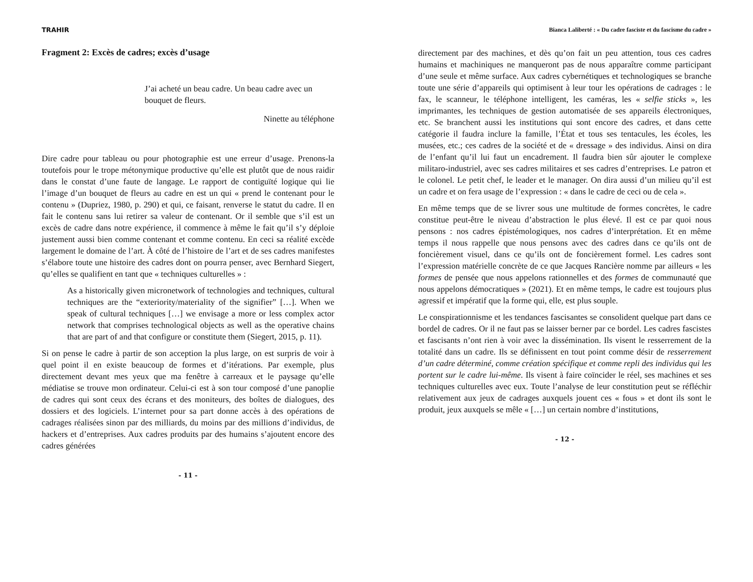TRAHIR
Fragment 2: Excès de cadres; excès d’usage
J’ai acheté un beau cadre. Un beau cadre avec un bouquet de fleurs.
Ninette au téléphone
Dire cadre pour tableau ou pour photographie est une erreur d’usage. Prenons-la toutefois pour le trope métonymique productive qu’elle est plutôt que de nous raidir dans le constat d’une faute de langage. Le rapport de contiguïté logique qui lie l’image d’un bouquet de fleurs au cadre en est un qui « prend le contenant pour le contenu » (Dupriez, 1980, p. 290) et qui, ce faisant, renverse le statut du cadre. Il en fait le contenu sans lui retirer sa valeur de contenant. Or il semble que s’il est un excès de cadre dans notre expérience, il commence à même le fait qu’il s’y déploie justement aussi bien comme contenant et comme contenu. En ceci sa réalité excède largement le domaine de l’art. À côté de l’histoire de l’art et de ses cadres manifestes s’élabore toute une histoire des cadres dont on pourra penser, avec Bernhard Siegert, qu’elles se qualifient en tant que « techniques culturelles » :
As a historically given micronetwork of technologies and techniques, cultural techniques are the “exteriority/materiality of the signifier” […]. When we speak of cultural techniques […] we envisage a more or less complex actor network that comprises technological objects as well as the operative chains that are part of and that configure or constitute them (Siegert, 2015, p. 11).
Si on pense le cadre à partir de son acception la plus large, on est surpris de voir à quel point il en existe beaucoup de formes et d’itérations. Par exemple, plus directement devant mes yeux que ma fenêtre à carreaux et le paysage qu’elle médiatise se trouve mon ordinateur. Celui-ci est à son tour composé d’une panoplie de cadres qui sont ceux des écrans et des moniteurs, des boîtes de dialogues, des dossiers et des logiciels. L’internet pour sa part donne accès à des opérations de cadrages réalisées sinon par des milliards, du moins par des millions d’individus, de hackers et d’entreprises. Aux cadres produits par des humains s’ajoutent encore des cadres générées
- 11 -
Bianca Laliberté : « Du cadre fasciste et du fascisme du cadre »
directement par des machines, et dès qu’on fait un peu attention, tous ces cadres humains et machiniques ne manqueront pas de nous apparaître comme participant d’une seule et même surface. Aux cadres cybernétiques et technologiques se branche toute une série d’appareils qui optimisent à leur tour les opérations de cadrages : le fax, le scanneur, le téléphone intelligent, les caméras, les « selfie sticks », les imprimantes, les techniques de gestion automatisée de ses appareils électroniques, etc. Se branchent aussi les institutions qui sont encore des cadres, et dans cette catégorie il faudra inclure la famille, l’État et tous ses tentacules, les écoles, les musées, etc.; ces cadres de la société et de « dressage » des individus. Ainsi on dira de l’enfant qu’il lui faut un encadrement. Il faudra bien sûr ajouter le complexe militaro-industriel, avec ses cadres militaires et ses cadres d’entreprises. Le patron et le colonel. Le petit chef, le leader et le manager. On dira aussi d’un milieu qu’il est un cadre et on fera usage de l’expression : « dans le cadre de ceci ou de cela ».
En même temps que de se livrer sous une multitude de formes concrètes, le cadre constitue peut-être le niveau d’abstraction le plus élevé. Il est ce par quoi nous pensons : nos cadres épistémologiques, nos cadres d’interprétation. Et en même temps il nous rappelle que nous pensons avec des cadres dans ce qu’ils ont de foncièrement visuel, dans ce qu’ils ont de foncièrement formel. Les cadres sont l’expression matérielle concrète de ce que Jacques Rancière nomme par ailleurs « les formes de pensée que nous appelons rationnelles et des formes de communauté que nous appelons démocratiques » (2021). Et en même temps, le cadre est toujours plus agressif et impératif que la forme qui, elle, est plus souple.
Le conspirationnisme et les tendances fascisantes se consolident quelque part dans ce bordel de cadres. Or il ne faut pas se laisser berner par ce bordel. Les cadres fascistes et fascisants n’ont rien à voir avec la dissémination. Ils visent le resserrement de la totalité dans un cadre. Ils se définissent en tout point comme désir de resserrement d’un cadre déterminé, comme création spécifique et comme repli des individus qui les portent sur le cadre lui-même. Ils visent à faire coïncider le réel, ses machines et ses techniques culturelles avec eux. Toute l’analyse de leur constitution peut se réfléchir relativement aux jeux de cadrages auxquels jouent ces « fous » et dont ils sont le produit, jeux auxquels se mêle « […] un certain nombre d’institutions,
- 12 -